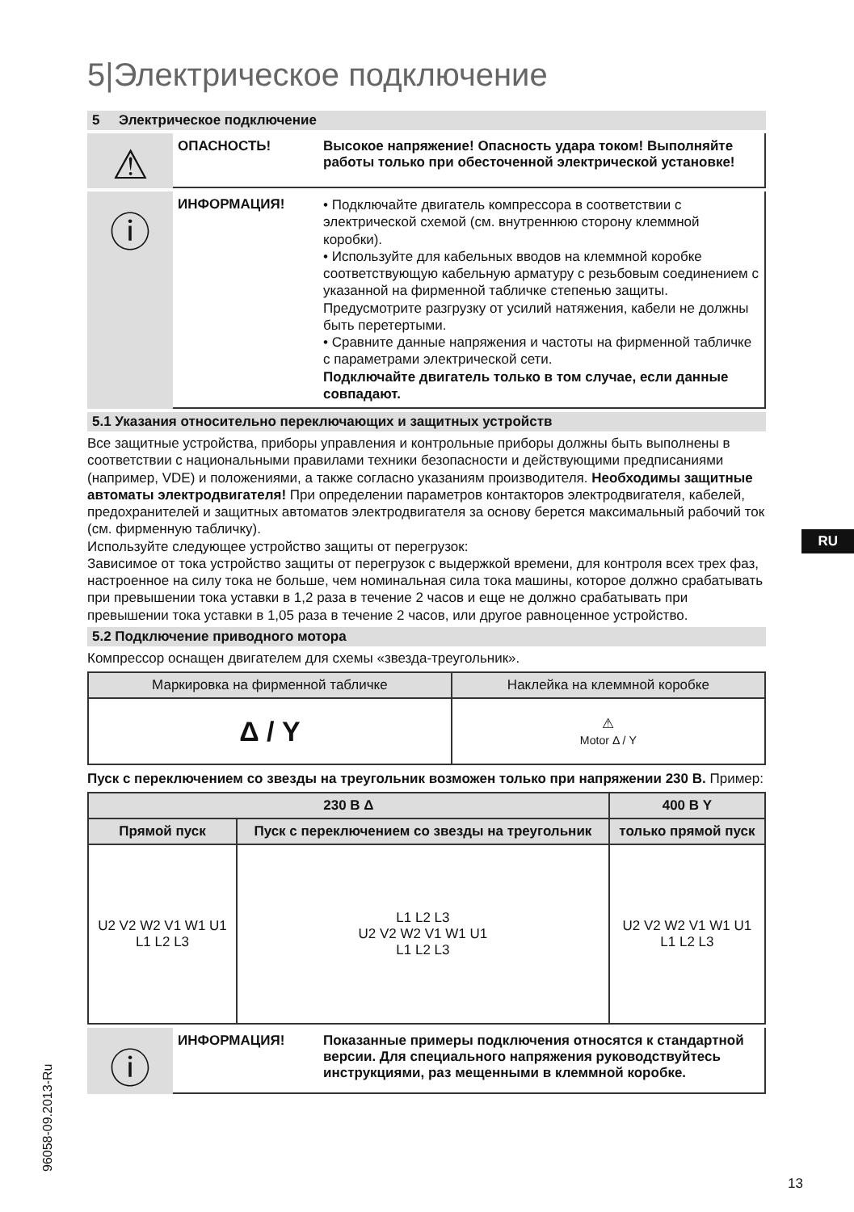5|Электрическое подключение
5 Электрическое подключение
⚠
ОПАСНОСТЬ! Высокое напряжение! Опасность удара током! Выполняйте работы только при обесточенной электрической установке!
ⓘ
ИНФОРМАЦИЯ!
• Подключайте двигатель компрессора в соответствии с электрической схемой (см. внутреннюю сторону клеммной коробки).
• Используйте для кабельных вводов на клеммной коробке соответствующую кабельную арматуру с резьбовым соединением с указанной на фирменной табличке степенью защиты. Предусмотрите разгрузку от усилий натяжения, кабели не должны быть перетертыми.
• Сравните данные напряжения и частоты на фирменной табличке с параметрами электрической сети.
Подключайте двигатель только в том случае, если данные совпадают.
5.1 Указания относительно переключающих и защитных устройств
Все защитные устройства, приборы управления и контрольные приборы должны быть выполнены в соответствии с национальными правилами техники безопасности и действующими предписаниями (например, VDE) и положениями, а также согласно указаниям производителя. Необходимы защитные автоматы электродвигателя! При определении параметров контакторов электродвигателя, кабелей, предохранителей и защитных автоматов электродвигателя за основу берется максимальный рабочий ток (см. фирменную табличку).
Используйте следующее устройство защиты от перегрузок:
Зависимое от тока устройство защиты от перегрузок с выдержкой времени, для контроля всех трех фаз, настроенное на силу тока не больше, чем номинальная сила тока машины, которое должно срабатывать при превышении тока уставки в 1,2 раза в течение 2 часов и еще не должно срабатывать при превышении тока уставки в 1,05 раза в течение 2 часов, или другое равноценное устройство.
5.2 Подключение приводного мотора
Компрессор оснащен двигателем для схемы «звезда-треугольник».
| Маркировка на фирменной табличке | Наклейка на клеммной коробке |
| --- | --- |
| Δ / Y | ⚠ Motor Δ / Y |
Пуск с переключением со звезды на треугольник возможен только при напряжении 230 В. Пример:
| 230 В Δ | | 400 В Y |
| --- | --- | --- |
| Прямой пуск | Пуск с переключением со звезды на треугольник | только прямой пуск |
| U2 V2 W2 V1 W1 U1 L1 L2 L3 | L1 L2 L3 U2 V2 W2 V1 W1 U1 L1 L2 L3 | U2 V2 W2 V1 W1 U1 L1 L2 L3 |
ⓘ
ИНФОРМАЦИЯ! Показанные примеры подключения относятся к стандартной версии. Для специального напряжения руководствуйтесь инструкциями, раз мещенными в клеммной коробке.
RU
96058-09.2013-Ru 13